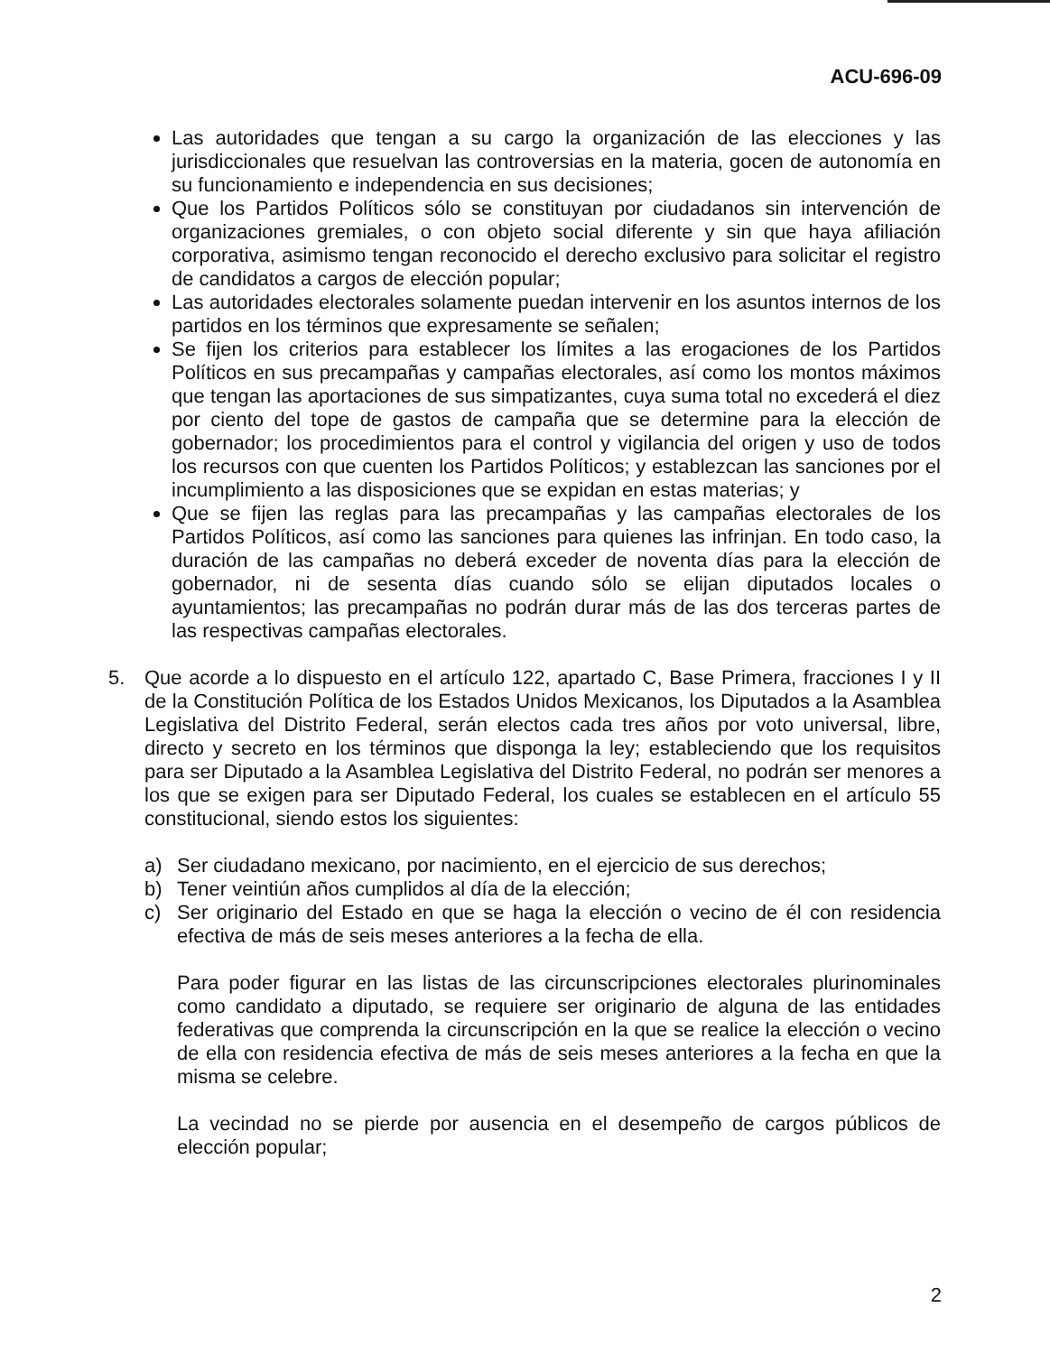ACU-696-09
Las autoridades que tengan a su cargo la organización de las elecciones y las jurisdiccionales que resuelvan las controversias en la materia, gocen de autonomía en su funcionamiento e independencia en sus decisiones;
Que los Partidos Políticos sólo se constituyan por ciudadanos sin intervención de organizaciones gremiales, o con objeto social diferente y sin que haya afiliación corporativa, asimismo tengan reconocido el derecho exclusivo para solicitar el registro de candidatos a cargos de elección popular;
Las autoridades electorales solamente puedan intervenir en los asuntos internos de los partidos en los términos que expresamente se señalen;
Se fijen los criterios para establecer los límites a las erogaciones de los Partidos Políticos en sus precampañas y campañas electorales, así como los montos máximos que tengan las aportaciones de sus simpatizantes, cuya suma total no excederá el diez por ciento del tope de gastos de campaña que se determine para la elección de gobernador; los procedimientos para el control y vigilancia del origen y uso de todos los recursos con que cuenten los Partidos Políticos; y establezcan las sanciones por el incumplimiento a las disposiciones que se expidan en estas materias; y
Que se fijen las reglas para las precampañas y las campañas electorales de los Partidos Políticos, así como las sanciones para quienes las infrinjan. En todo caso, la duración de las campañas no deberá exceder de noventa días para la elección de gobernador, ni de sesenta días cuando sólo se elijan diputados locales o ayuntamientos; las precampañas no podrán durar más de las dos terceras partes de las respectivas campañas electorales.
5. Que acorde a lo dispuesto en el artículo 122, apartado C, Base Primera, fracciones I y II de la Constitución Política de los Estados Unidos Mexicanos, los Diputados a la Asamblea Legislativa del Distrito Federal, serán electos cada tres años por voto universal, libre, directo y secreto en los términos que disponga la ley; estableciendo que los requisitos para ser Diputado a la Asamblea Legislativa del Distrito Federal, no podrán ser menores a los que se exigen para ser Diputado Federal, los cuales se establecen en el artículo 55 constitucional, siendo estos los siguientes:
a) Ser ciudadano mexicano, por nacimiento, en el ejercicio de sus derechos;
b) Tener veintiún años cumplidos al día de la elección;
c) Ser originario del Estado en que se haga la elección o vecino de él con residencia efectiva de más de seis meses anteriores a la fecha de ella.
Para poder figurar en las listas de las circunscripciones electorales plurinominales como candidato a diputado, se requiere ser originario de alguna de las entidades federativas que comprenda la circunscripción en la que se realice la elección o vecino de ella con residencia efectiva de más de seis meses anteriores a la fecha en que la misma se celebre.
La vecindad no se pierde por ausencia en el desempeño de cargos públicos de elección popular;
2